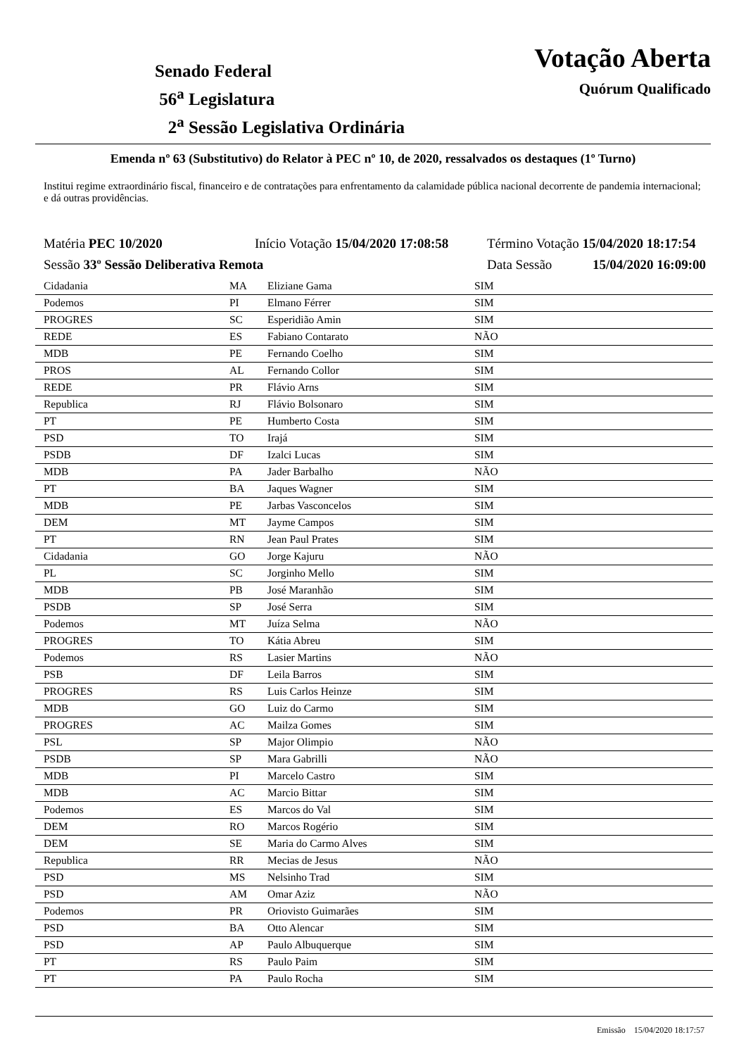Senado Federal
56<sup>a</sup> Legislatura
2<sup>a</sup> Sessão Legislativa Ordinária
Votação Aberta
Quórum Qualificado
Emenda nº 63 (Substitutivo) do Relator à PEC nº 10, de 2020, ressalvados os destaques (1º Turno)
Institui regime extraordinário fiscal, financeiro e de contratações para enfrentamento da calamidade pública nacional decorrente de pandemia internacional; e dá outras providências.
Matéria PEC 10/2020 Início Votação 15/04/2020 17:08:58 Término Votação 15/04/2020 18:17:54
Sessão 33º Sessão Deliberativa Remota Data Sessão 15/04/2020 16:09:00
| Cidadania | MA | Eliziane Gama | SIM |
| Podemos | PI | Elmano Férrer | SIM |
| PROGRES | SC | Esperidião Amin | SIM |
| REDE | ES | Fabiano Contarato | NÃO |
| MDB | PE | Fernando Coelho | SIM |
| PROS | AL | Fernando Collor | SIM |
| REDE | PR | Flávio Arns | SIM |
| Republica | RJ | Flávio Bolsonaro | SIM |
| PT | PE | Humberto Costa | SIM |
| PSD | TO | Irajá | SIM |
| PSDB | DF | Izalci Lucas | SIM |
| MDB | PA | Jader Barbalho | NÃO |
| PT | BA | Jaques Wagner | SIM |
| MDB | PE | Jarbas Vasconcelos | SIM |
| DEM | MT | Jayme Campos | SIM |
| PT | RN | Jean Paul Prates | SIM |
| Cidadania | GO | Jorge Kajuru | NÃO |
| PL | SC | Jorginho Mello | SIM |
| MDB | PB | José Maranhão | SIM |
| PSDB | SP | José Serra | SIM |
| Podemos | MT | Juíza Selma | NÃO |
| PROGRES | TO | Kátia Abreu | SIM |
| Podemos | RS | Lasier Martins | NÃO |
| PSB | DF | Leila Barros | SIM |
| PROGRES | RS | Luis Carlos Heinze | SIM |
| MDB | GO | Luiz do Carmo | SIM |
| PROGRES | AC | Mailza Gomes | SIM |
| PSL | SP | Major Olimpio | NÃO |
| PSDB | SP | Mara Gabrilli | NÃO |
| MDB | PI | Marcelo Castro | SIM |
| MDB | AC | Marcio Bittar | SIM |
| Podemos | ES | Marcos do Val | SIM |
| DEM | RO | Marcos Rogério | SIM |
| DEM | SE | Maria do Carmo Alves | SIM |
| Republica | RR | Mecias de Jesus | NÃO |
| PSD | MS | Nelsinho Trad | SIM |
| PSD | AM | Omar Aziz | NÃO |
| Podemos | PR | Oriovisto Guimarães | SIM |
| PSD | BA | Otto Alencar | SIM |
| PSD | AP | Paulo Albuquerque | SIM |
| PT | RS | Paulo Paim | SIM |
| PT | PA | Paulo Rocha | SIM |
Emissão 15/04/2020 18:17:57